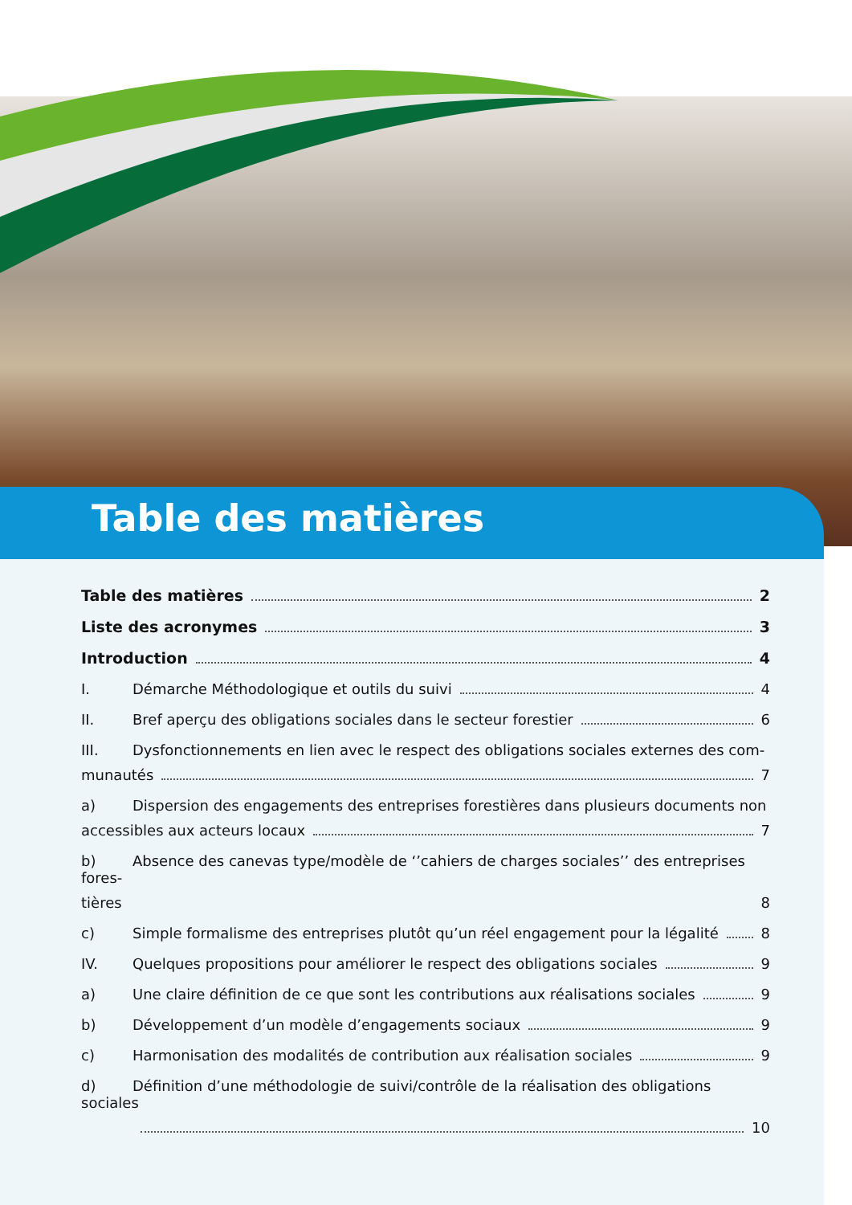Table des matières
Table des matières 2
Liste des acronymes 3
Introduction 4
I. Démarche Méthodologique et outils du suivi 4
II. Bref aperçu des obligations sociales dans le secteur forestier 6
III. Dysfonctionnements en lien avec le respect des obligations sociales externes des com-
munautés 7
a) Dispersion des engagements des entreprises forestières dans plusieurs documents non
accessibles aux acteurs locaux 7
b) Absence des canevas type/modèle de ‘’cahiers de charges sociales’’ des entreprises fores-
tières 8
c) Simple formalisme des entreprises plutôt qu’un réel engagement pour la légalité 8
IV. Quelques propositions pour améliorer le respect des obligations sociales 9
a) Une claire définition de ce que sont les contributions aux réalisations sociales 9
b) Développement d’un modèle d’engagements sociaux 9
c) Harmonisation des modalités de contribution aux réalisation sociales 9
d) Définition d’une méthodologie de suivi/contrôle de la réalisation des obligations sociales
10